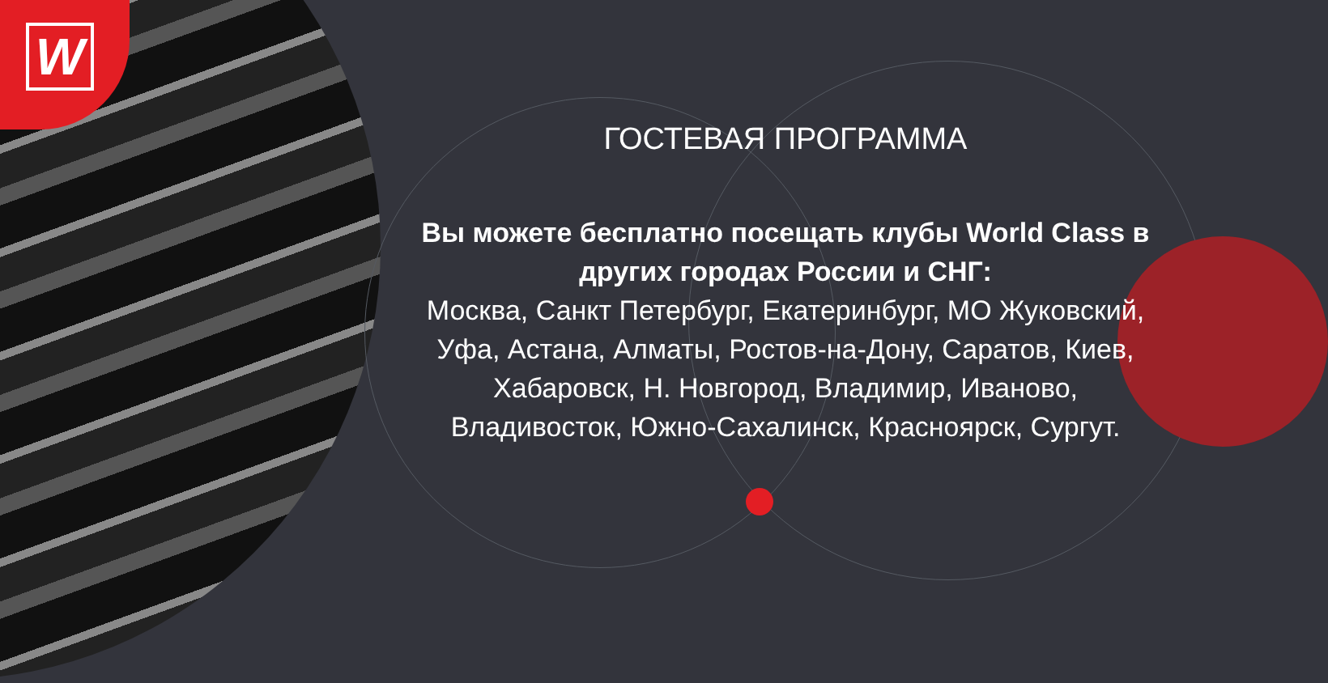W
ГОСТЕВАЯ ПРОГРАММА
Вы можете бесплатно посещать клубы World Class в других городах России и СНГ:
Москва, Санкт Петербург, Екатеринбург, МО Жуковский, Уфа, Астана, Алматы, Ростов-на-Дону, Саратов, Киев, Хабаровск, Н. Новгород, Владимир, Иваново, Владивосток, Южно-Сахалинск, Красноярск, Сургут.